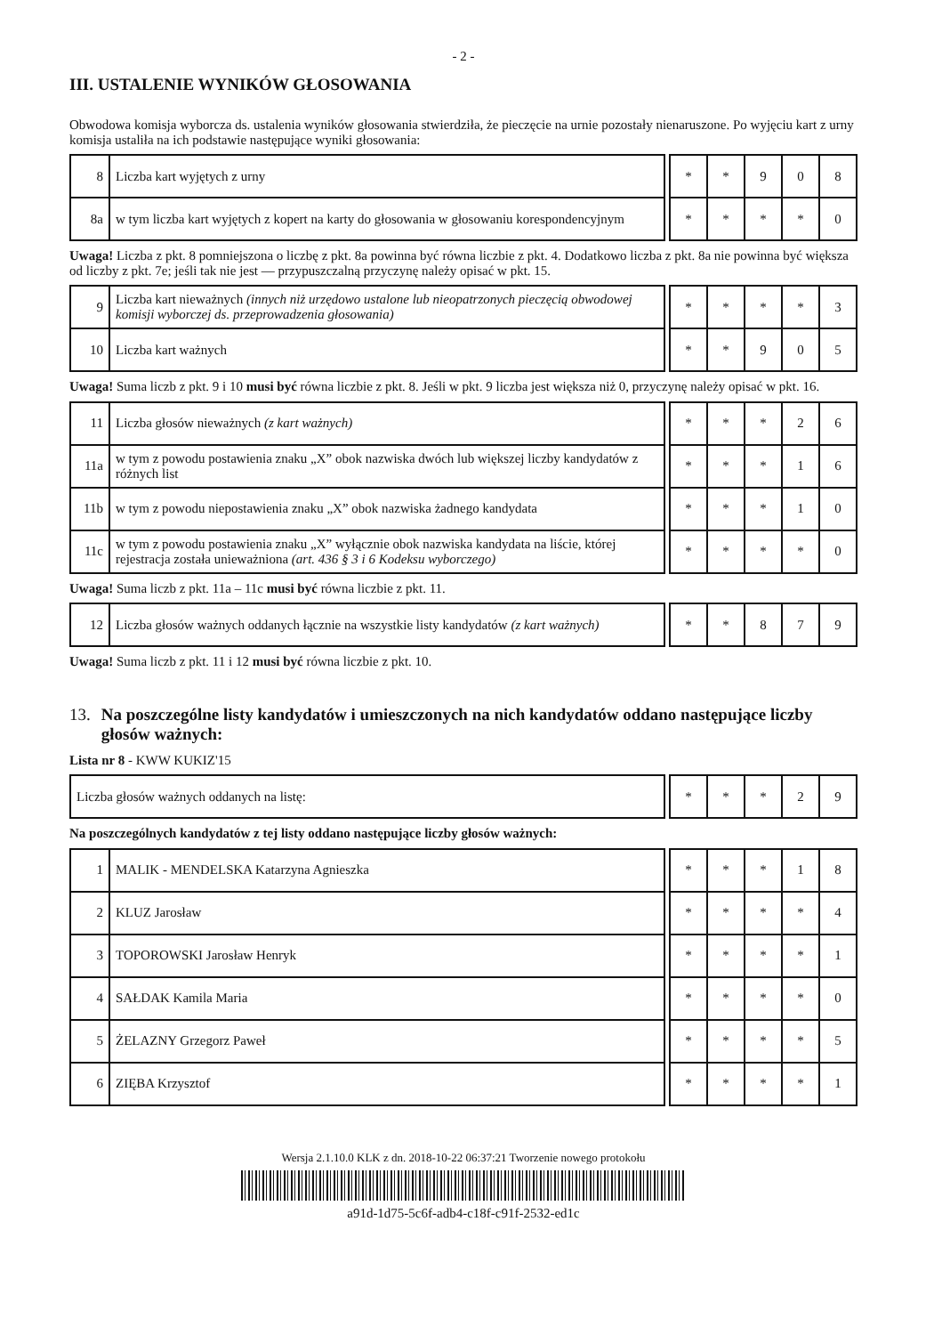- 2 -
III. USTALENIE WYNIKÓW GŁOSOWANIA
Obwodowa komisja wyborcza ds. ustalenia wyników głosowania stwierdziła, że pieczęcie na urnie pozostały nienaruszone. Po wyjęciu kart z urny komisja ustaliła na ich podstawie następujące wyniki głosowania:
| 8 | Liczba kart wyjętych z urny | | * | * | 9 | 0 | 8 |
| 8a | w tym liczba kart wyjętych z kopert na karty do głosowania w głosowaniu korespondencyjnym | | * | * | * | * | 0 |
Uwaga! Liczba z pkt. 8 pomniejszona o liczbę z pkt. 8a powinna być równa liczbie z pkt. 4. Dodatkowo liczba z pkt. 8a nie powinna być większa od liczby z pkt. 7e; jeśli tak nie jest — przypuszczalną przyczynę należy opisać w pkt. 15.
| 9 | Liczba kart nieważnych (innych niż urzędowo ustalone lub nieopatrzonych pieczęcią obwodowej komisji wyborczej ds. przeprowadzenia głosowania) | | * | * | * | * | 3 |
| 10 | Liczba kart ważnych | | * | * | 9 | 0 | 5 |
Uwaga! Suma liczb z pkt. 9 i 10 musi być równa liczbie z pkt. 8. Jeśli w pkt. 9 liczba jest większa niż 0, przyczynę należy opisać w pkt. 16.
| 11 | Liczba głosów nieważnych (z kart ważnych) | | * | * | * | 2 | 6 |
| 11a | w tym z powodu postawienia znaku „X” obok nazwiska dwóch lub większej liczby kandydatów z różnych list | | * | * | * | 1 | 6 |
| 11b | w tym z powodu niepostawienia znaku „X” obok nazwiska żadnego kandydata | | * | * | * | 1 | 0 |
| 11c | w tym z powodu postawienia znaku „X” wyłącznie obok nazwiska kandydata na liście, której rejestracja została unieważniona (art. 436 § 3 i 6 Kodeksu wyborczego) | | * | * | * | * | 0 |
Uwaga! Suma liczb z pkt. 11a – 11c musi być równa liczbie z pkt. 11.
| 12 | Liczba głosów ważnych oddanych łącznie na wszystkie listy kandydatów (z kart ważnych) | | * | * | 8 | 7 | 9 |
Uwaga! Suma liczb z pkt. 11 i 12 musi być równa liczbie z pkt. 10.
13. Na poszczególne listy kandydatów i umieszczonych na nich kandydatów oddano następujące liczby głosów ważnych:
Lista nr 8 - KWW KUKIZ'15
| Liczba głosów ważnych oddanych na listę: | | * | * | * | 2 | 9 |
Na poszczególnych kandydatów z tej listy oddano następujące liczby głosów ważnych:
| 1 | MALIK - MENDELSKA Katarzyna Agnieszka | | * | * | * | 1 | 8 |
| 2 | KLUZ Jarosław | | * | * | * | * | 4 |
| 3 | TOPOROWSKI Jarosław Henryk | | * | * | * | * | 1 |
| 4 | SAŁDAK Kamila Maria | | * | * | * | * | 0 |
| 5 | ŻELAZNY Grzegorz Paweł | | * | * | * | * | 5 |
| 6 | ZIĘBA Krzysztof | | * | * | * | * | 1 |
Wersja 2.1.10.0 KLK z dn. 2018-10-22 06:37:21 Tworzenie nowego protokołu
a91d-1d75-5c6f-adb4-c18f-c91f-2532-ed1c